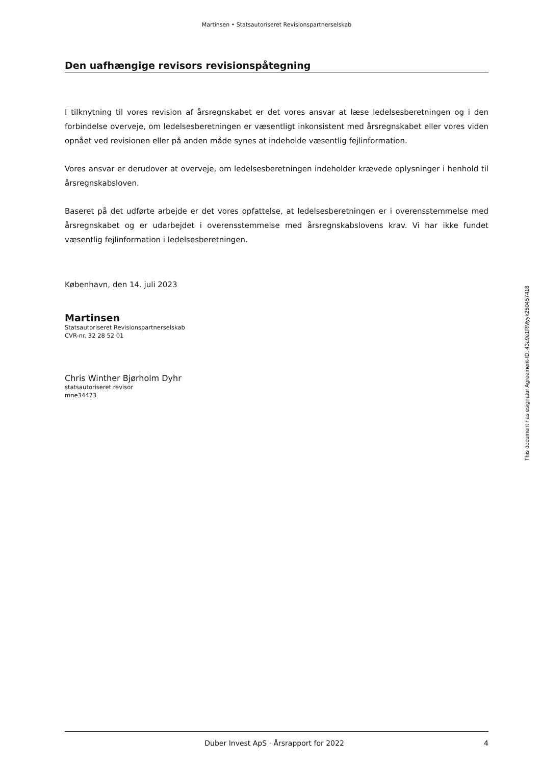Martinsen • Statsautoriseret Revisionspartnerselskab
Den uafhængige revisors revisionspåtegning
I tilknytning til vores revision af årsregnskabet er det vores ansvar at læse ledelsesberetningen og i den forbindelse overveje, om ledelsesberetningen er væsentligt inkonsistent med årsregnskabet eller vores viden opnået ved revisionen eller på anden måde synes at indeholde væsentlig fejlinformation.
Vores ansvar er derudover at overveje, om ledelsesberetningen indeholder krævede oplysninger i henhold til årsregnskabsloven.
Baseret på det udførte arbejde er det vores opfattelse, at ledelsesberetningen er i overensstemmelse med årsregnskabet og er udarbejdet i overensstemmelse med årsregnskabslovens krav. Vi har ikke fundet væsentlig fejlinformation i ledelsesberetningen.
København, den 14. juli 2023
Martinsen
Statsautoriseret Revisionspartnerselskab
CVR-nr. 32 28 52 01
Chris Winther Bjørholm Dyhr
statsautoriseret revisor
mne34473
This document has esignatur Agreement-ID: 43a9e1RMyyk250457418
Duber Invest ApS · Årsrapport for 2022 4